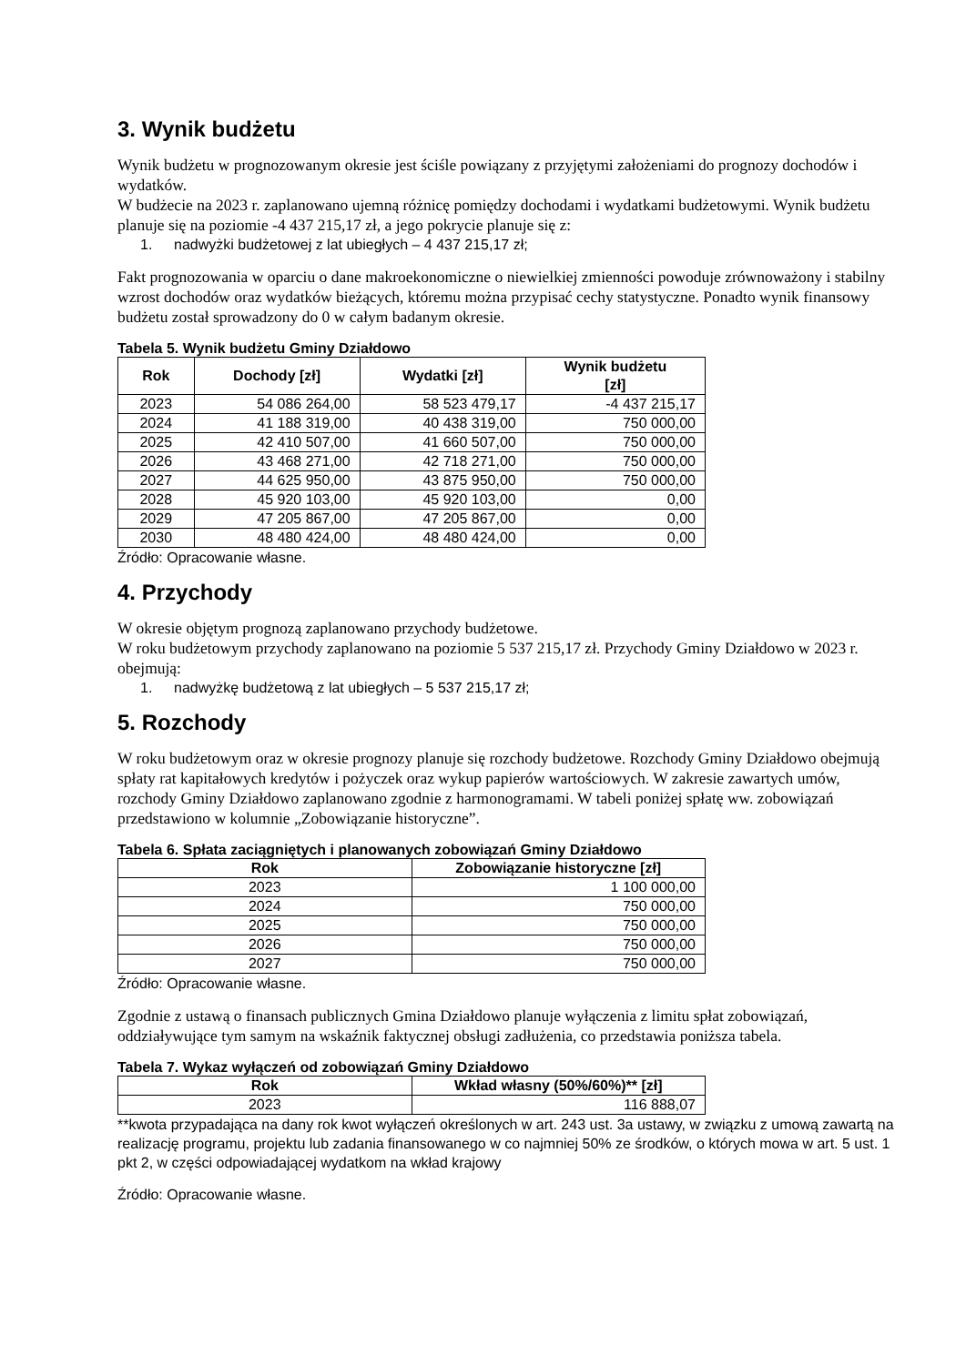3. Wynik budżetu
Wynik budżetu w prognozowanym okresie jest ściśle powiązany z przyjętymi założeniami do prognozy dochodów i wydatków.
W budżecie na 2023 r. zaplanowano ujemną różnicę pomiędzy dochodami i wydatkami budżetowymi. Wynik budżetu planuje się na poziomie -4 437 215,17 zł, a jego pokrycie planuje się z:
1. nadwyżki budżetowej z lat ubiegłych – 4 437 215,17 zł;
Fakt prognozowania w oparciu o dane makroekonomiczne o niewielkiej zmienności powoduje zrównoważony i stabilny wzrost dochodów oraz wydatków bieżących, któremu można przypisać cechy statystyczne. Ponadto wynik finansowy budżetu został sprowadzony do 0 w całym badanym okresie.
Tabela 5. Wynik budżetu Gminy Działdowo
| Rok | Dochody [zł] | Wydatki [zł] | Wynik budżetu [zł] |
| --- | --- | --- | --- |
| 2023 | 54 086 264,00 | 58 523 479,17 | -4 437 215,17 |
| 2024 | 41 188 319,00 | 40 438 319,00 | 750 000,00 |
| 2025 | 42 410 507,00 | 41 660 507,00 | 750 000,00 |
| 2026 | 43 468 271,00 | 42 718 271,00 | 750 000,00 |
| 2027 | 44 625 950,00 | 43 875 950,00 | 750 000,00 |
| 2028 | 45 920 103,00 | 45 920 103,00 | 0,00 |
| 2029 | 47 205 867,00 | 47 205 867,00 | 0,00 |
| 2030 | 48 480 424,00 | 48 480 424,00 | 0,00 |
Źródło: Opracowanie własne.
4. Przychody
W okresie objętym prognozą zaplanowano przychody budżetowe.
W roku budżetowym przychody zaplanowano na poziomie 5 537 215,17 zł. Przychody Gminy Działdowo w 2023 r. obejmują:
1. nadwyżkę budżetową z lat ubiegłych – 5 537 215,17 zł;
5. Rozchody
W roku budżetowym oraz w okresie prognozy planuje się rozchody budżetowe. Rozchody Gminy Działdowo obejmują spłaty rat kapitałowych kredytów i pożyczek oraz wykup papierów wartościowych. W zakresie zawartych umów, rozchody Gminy Działdowo zaplanowano zgodnie z harmonogramami. W tabeli poniżej spłatę ww. zobowiązań przedstawiono w kolumnie „Zobowiązanie historyczne”.
Tabela 6. Spłata zaciągniętych i planowanych zobowiązań Gminy Działdowo
| Rok | Zobowiązanie historyczne [zł] |
| --- | --- |
| 2023 | 1 100 000,00 |
| 2024 | 750 000,00 |
| 2025 | 750 000,00 |
| 2026 | 750 000,00 |
| 2027 | 750 000,00 |
Źródło: Opracowanie własne.
Zgodnie z ustawą o finansach publicznych Gmina Działdowo planuje wyłączenia z limitu spłat zobowiązań, oddziaływujące tym samym na wskaźnik faktycznej obsługi zadłużenia, co przedstawia poniższa tabela.
Tabela 7. Wykaz wyłączeń od zobowiązań Gminy Działdowo
| Rok | Wkład własny (50%/60%)** [zł] |
| --- | --- |
| 2023 | 116 888,07 |
**kwota przypadająca na dany rok kwot wyłączeń określonych w art. 243 ust. 3a ustawy, w związku z umową zawartą na realizację programu, projektu lub zadania finansowanego w co najmniej 50% ze środków, o których mowa w art. 5 ust. 1 pkt 2, w części odpowiadającej wydatkom na wkład krajowy
Źródło: Opracowanie własne.